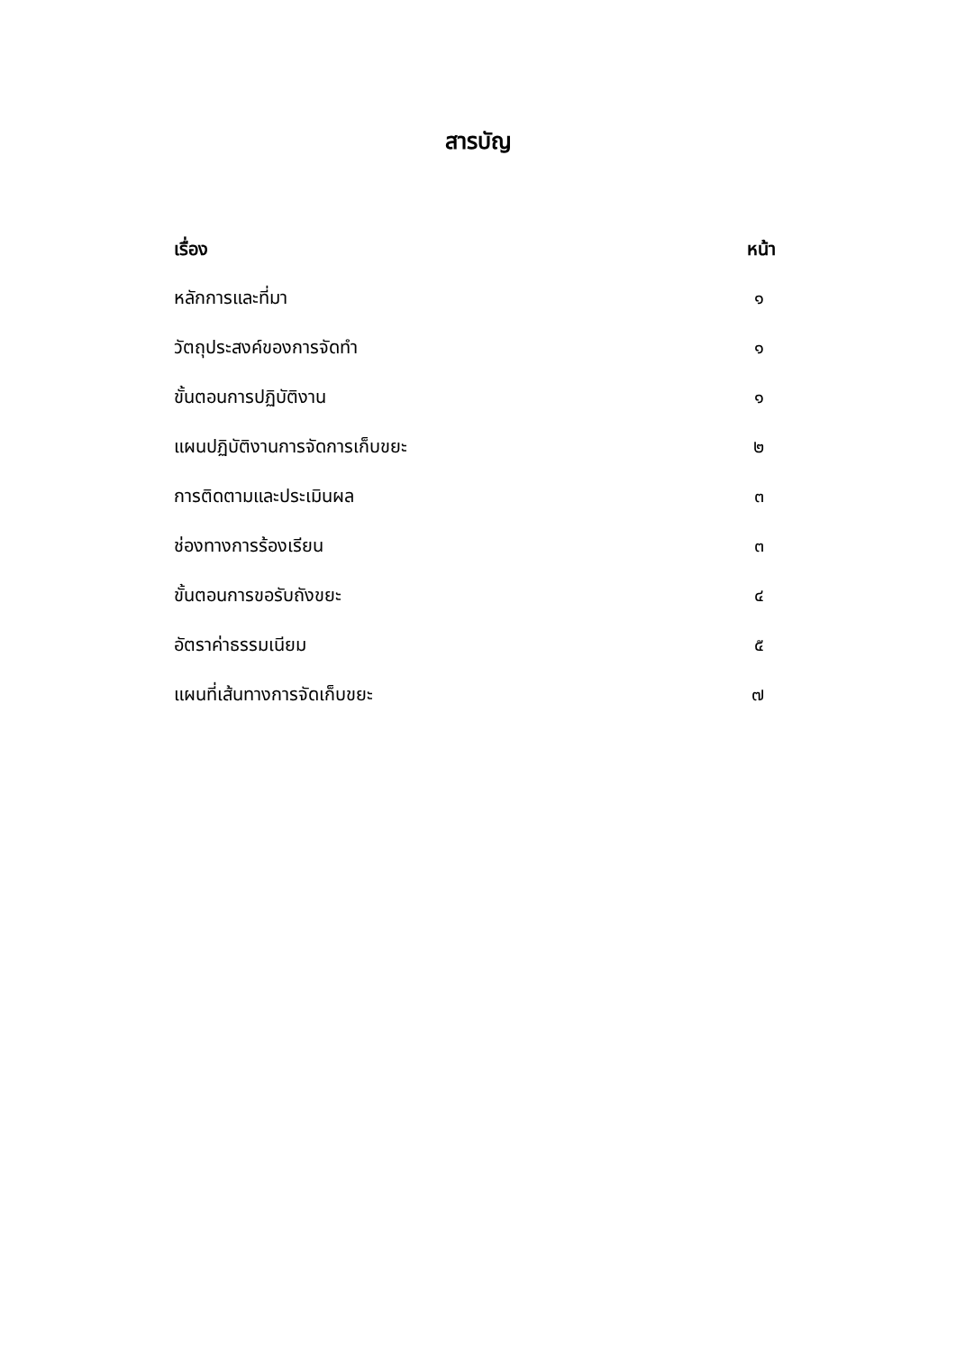สารบัญ
| เรื่อง | หน้า |
| --- | --- |
| หลักการและที่มา | ๑ |
| วัตถุประสงค์ของการจัดทำ | ๑ |
| ขั้นตอนการปฏิบัติงาน | ๑ |
| แผนปฏิบัติงานการจัดการเก็บขยะ | ๒ |
| การติดตามและประเมินผล | ๓ |
| ช่องทางการร้องเรียน | ๓ |
| ขั้นตอนการขอรับถังขยะ | ๔ |
| อัตราค่าธรรมเนียม | ๕ |
| แผนที่เส้นทางการจัดเก็บขยะ | ๗ |